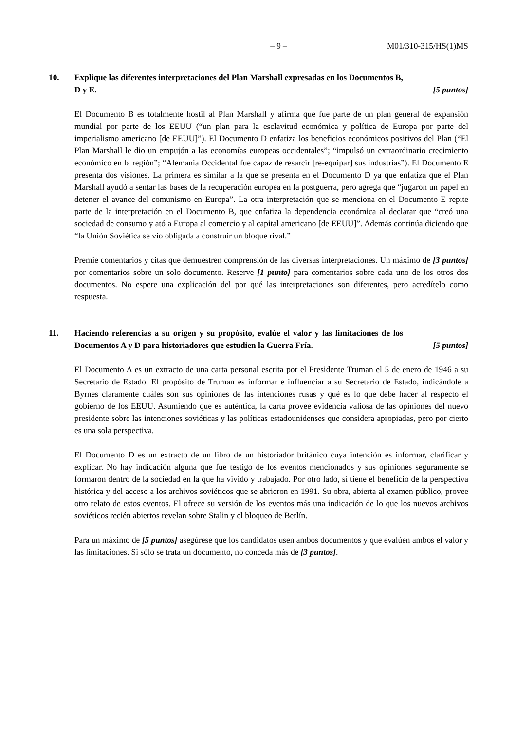– 9 – M01/310-315/HS(1)MS
10. Explique las diferentes interpretaciones del Plan Marshall expresadas en los Documentos B, D y E.
[5 puntos]
El Documento B es totalmente hostil al Plan Marshall y afirma que fue parte de un plan general de expansión mundial por parte de los EEUU (“un plan para la esclavitud económica y política de Europa por parte del imperialismo americano [de EEUU]”). El Documento D enfatiza los beneficios económicos positivos del Plan (“El Plan Marshall le dio un empujón a las economías europeas occidentales”; “impulsó un extraordinario crecimiento económico en la región”; “Alemania Occidental fue capaz de resarcir [re-equipar] sus industrias”). El Documento E presenta dos visiones. La primera es similar a la que se presenta en el Documento D ya que enfatiza que el Plan Marshall ayudó a sentar las bases de la recuperación europea en la postguerra, pero agrega que “jugaron un papel en detener el avance del comunismo en Europa”. La otra interpretación que se menciona en el Documento E repite parte de la interpretación en el Documento B, que enfatiza la dependencia económica al declarar que “creó una sociedad de consumo y ató a Europa al comercio y al capital americano [de EEUU]”. Además continúa diciendo que “la Unión Soviética se vio obligada a construir un bloque rival.”
Premie comentarios y citas que demuestren comprensión de las diversas interpretaciones. Un máximo de [3 puntos] por comentarios sobre un solo documento. Reserve [1 punto] para comentarios sobre cada uno de los otros dos documentos. No espere una explicación del por qué las interpretaciones son diferentes, pero acredítelo como respuesta.
11. Haciendo referencias a su origen y su propósito, evalúe el valor y las limitaciones de los Documentos A y D para historiadores que estudien la Guerra Fría.
[5 puntos]
El Documento A es un extracto de una carta personal escrita por el Presidente Truman el 5 de enero de 1946 a su Secretario de Estado. El propósito de Truman es informar e influenciar a su Secretario de Estado, indicándole a Byrnes claramente cuáles son sus opiniones de las intenciones rusas y qué es lo que debe hacer al respecto el gobierno de los EEUU. Asumiendo que es auténtica, la carta provee evidencia valiosa de las opiniones del nuevo presidente sobre las intenciones soviéticas y las políticas estadounidenses que considera apropiadas, pero por cierto es una sola perspectiva.
El Documento D es un extracto de un libro de un historiador británico cuya intención es informar, clarificar y explicar. No hay indicación alguna que fue testigo de los eventos mencionados y sus opiniones seguramente se formaron dentro de la sociedad en la que ha vivido y trabajado. Por otro lado, sí tiene el beneficio de la perspectiva histórica y del acceso a los archivos soviéticos que se abrieron en 1991. Su obra, abierta al examen público, provee otro relato de estos eventos. El ofrece su versión de los eventos más una indicación de lo que los nuevos archivos soviéticos recién abiertos revelan sobre Stalin y el bloqueo de Berlín.
Para un máximo de [5 puntos] asegúrese que los candidatos usen ambos documentos y que evalúen ambos el valor y las limitaciones. Si sólo se trata un documento, no conceda más de [3 puntos].